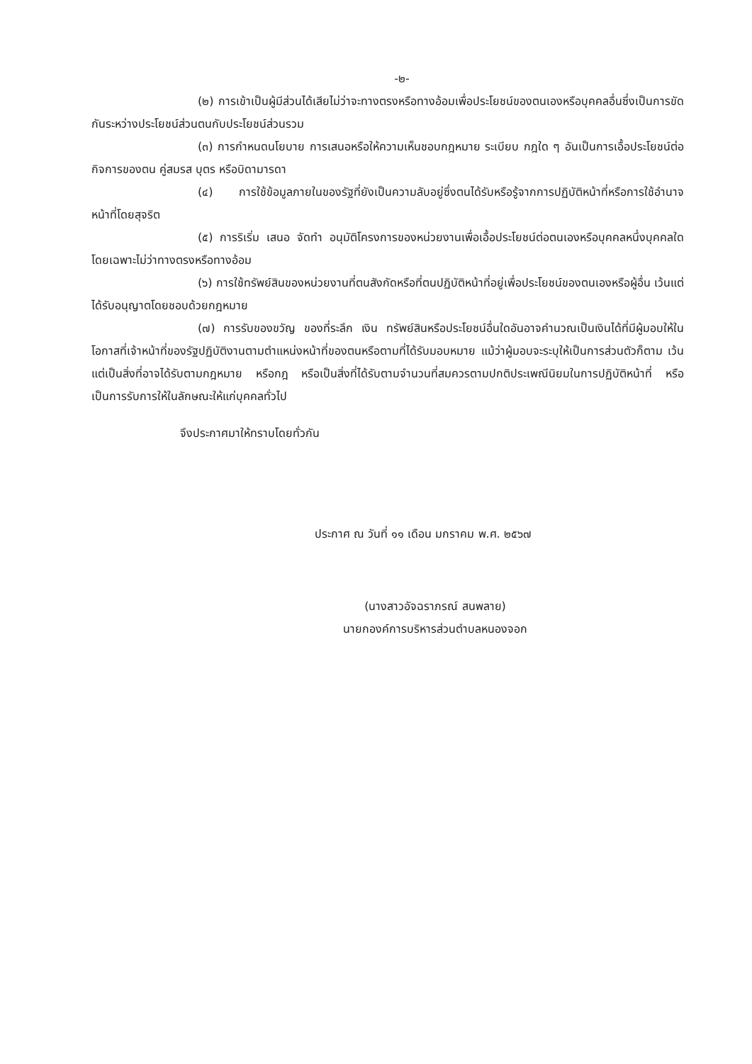-๒-
(๒) การเข้าเป็นผู้มีส่วนได้เสียไม่ว่าจะทางตรงหรือทางอ้อมเพื่อประโยชน์ของตนเองหรือบุคคลอื่นซึ่งเป็นการขัดกันระหว่างประโยชน์ส่วนตนกับประโยชน์ส่วนรวม
(๓) การกำหนดนโยบาย การเสนอหรือให้ความเห็นชอบกฎหมาย ระเบียบ กฎใด ๆ อันเป็นการเอื้อประโยชน์ต่อกิจการของตน คู่สมรส บุตร หรือบิดามารดา
(๔) การใช้ข้อมูลภายในของรัฐที่ยังเป็นความลับอยู่ซึ่งตนได้รับหรือรู้จากการปฏิบัติหน้าที่หรือการใช้อำนาจหน้าที่โดยสุจริต
(๕) การริเริ่ม เสนอ จัดทำ อนุมัติโครงการของหน่วยงานเพื่อเอื้อประโยชน์ต่อตนเองหรือบุคคลหนึ่งบุคคลใดโดยเฉพาะไม่ว่าทางตรงหรือทางอ้อม
(๖) การใช้ทรัพย์สินของหน่วยงานที่ตนสังกัดหรือที่ตนปฏิบัติหน้าที่อยู่เพื่อประโยชน์ของตนเองหรือผู้อื่น เว้นแต่ได้รับอนุญาตโดยชอบด้วยกฎหมาย
(๗) การรับของขวัญ ของที่ระลึก เงิน ทรัพย์สินหรือประโยชน์อื่นใดอันอาจคำนวณเป็นเงินได้ที่มีผู้มอบให้ในโอกาสที่เจ้าหน้าที่ของรัฐปฏิบัติงานตามตำแหน่งหน้าที่ของตนหรือตามที่ได้รับมอบหมาย แม้ว่าผู้มอบจะระบุให้เป็นการส่วนตัวก็ตาม เว้นแต่เป็นสิ่งที่อาจได้รับตามกฎหมาย หรือกฎ หรือเป็นสิ่งที่ได้รับตามจำนวนที่สมควรตามปกติประเพณีนิยมในการปฏิบัติหน้าที่ หรือเป็นการรับการให้ในลักษณะให้แก่บุคคลทั่วไป
จึงประกาศมาให้ทราบโดยทั่วกัน
ประกาศ ณ วันที่ ๑๑ เดือน มกราคม พ.ศ. ๒๕๖๗
(นางสาวอัจฉราภรณ์ สนพลาย)
นายกองค์การบริหารส่วนตำบลหนองจอก